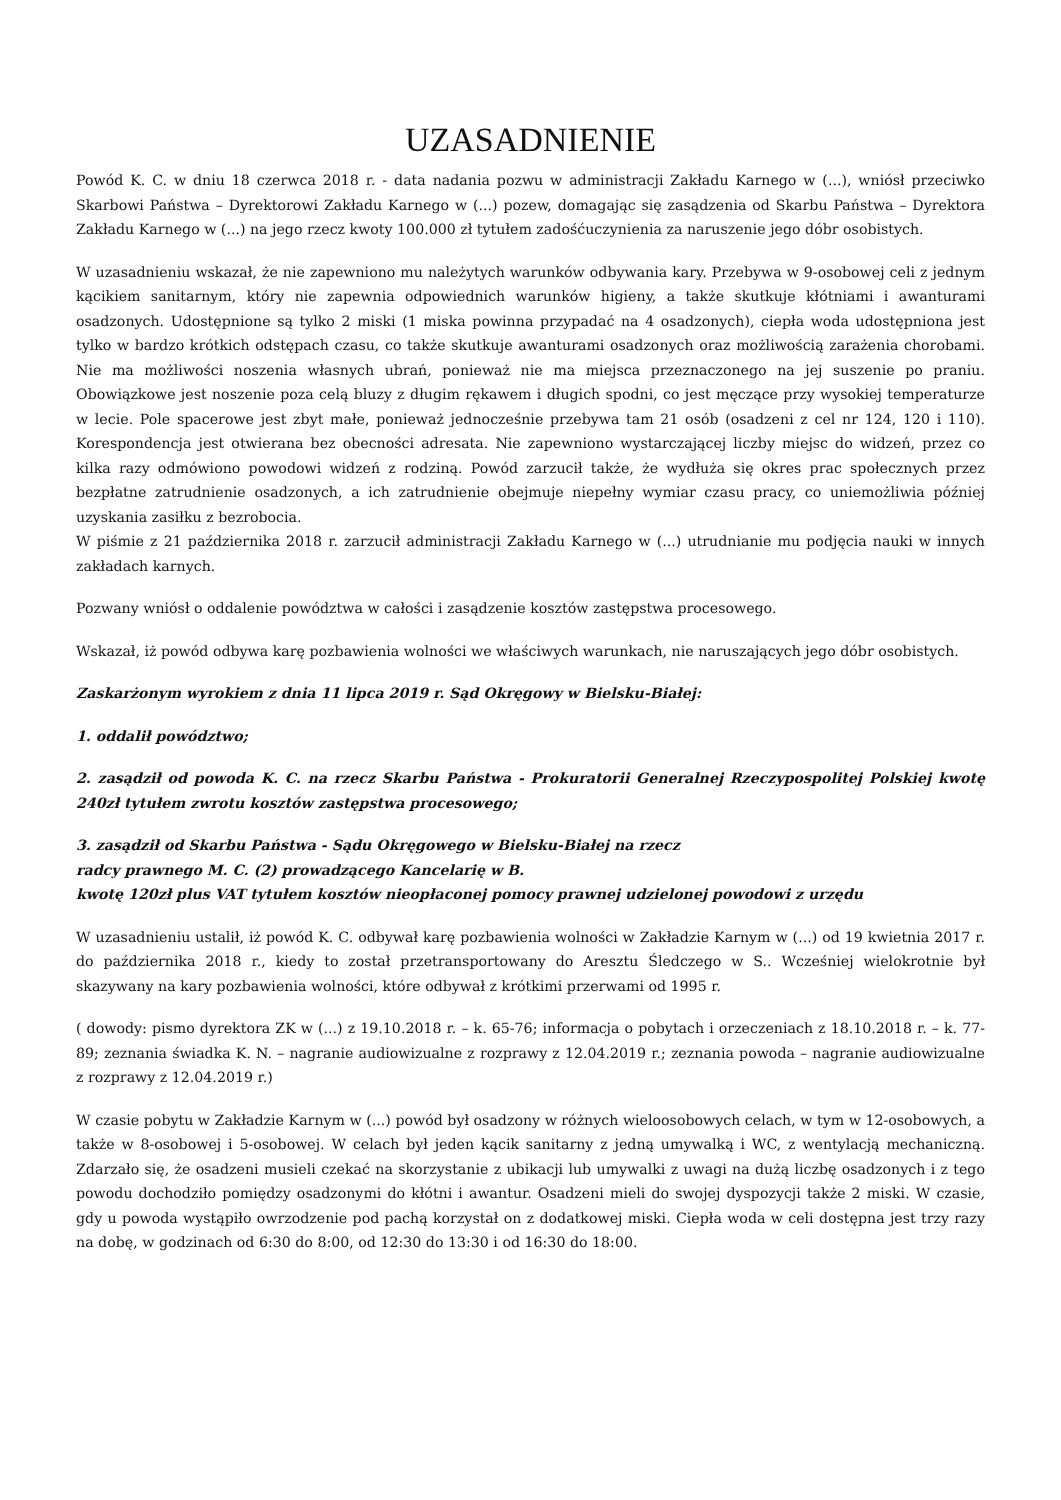UZASADNIENIE
Powód K. C. w dniu 18 czerwca 2018 r. - data nadania pozwu w administracji Zakładu Karnego w (...), wniósł przeciwko Skarbowi Państwa – Dyrektorowi Zakładu Karnego w (...) pozew, domagając się zasądzenia od Skarbu Państwa – Dyrektora Zakładu Karnego w (...) na jego rzecz kwoty 100.000 zł tytułem zadośćuczynienia za naruszenie jego dóbr osobistych.
W uzasadnieniu wskazał, że nie zapewniono mu należytych warunków odbywania kary. Przebywa w 9-osobowej celi z jednym kącikiem sanitarnym, który nie zapewnia odpowiednich warunków higieny, a także skutkuje kłótniami i awanturami osadzonych. Udostępnione są tylko 2 miski (1 miska powinna przypadać na 4 osadzonych), ciepła woda udostępniona jest tylko w bardzo krótkich odstępach czasu, co także skutkuje awanturami osadzonych oraz możliwością zarażenia chorobami. Nie ma możliwości noszenia własnych ubrań, ponieważ nie ma miejsca przeznaczonego na jej suszenie po praniu. Obowiązkowe jest noszenie poza celą bluzy z długim rękawem i długich spodni, co jest męczące przy wysokiej temperaturze w lecie. Pole spacerowe jest zbyt małe, ponieważ jednocześnie przebywa tam 21 osób (osadzeni z cel nr 124, 120 i 110). Korespondencja jest otwierana bez obecności adresata. Nie zapewniono wystarczającej liczby miejsc do widzeń, przez co kilka razy odmówiono powodowi widzeń z rodziną. Powód zarzucił także, że wydłuża się okres prac społecznych przez bezpłatne zatrudnienie osadzonych, a ich zatrudnienie obejmuje niepełny wymiar czasu pracy, co uniemożliwia później uzyskania zasiłku z bezrobocia.
W piśmie z 21 października 2018 r. zarzucił administracji Zakładu Karnego w (...) utrudnianie mu podjęcia nauki w innych zakładach karnych.
Pozwany wniósł o oddalenie powództwa w całości i zasądzenie kosztów zastępstwa procesowego.
Wskazał, iż powód odbywa karę pozbawienia wolności we właściwych warunkach, nie naruszających jego dóbr osobistych.
Zaskarżonym wyrokiem z dnia 11 lipca 2019 r. Sąd Okręgowy w Bielsku-Białej:
1. oddalił powództwo;
2. zasądził od powoda K. C. na rzecz Skarbu Państwa - Prokuratorii Generalnej Rzeczypospolitej Polskiej kwotę 240zł tytułem zwrotu kosztów zastępstwa procesowego;
3. zasądził od Skarbu Państwa - Sądu Okręgowego w Bielsku-Białej na rzecz
radcy prawnego M. C. (2) prowadzącego Kancelarię w B.
kwotę 120zł plus VAT tytułem kosztów nieopłaconej pomocy prawnej udzielonej powodowi z urzędu
W uzasadnieniu ustalił, iż powód K. C. odbywał karę pozbawienia wolności w Zakładzie Karnym w (...) od 19 kwietnia 2017 r. do października 2018 r., kiedy to został przetransportowany do Aresztu Śledczego w S.. Wcześniej wielokrotnie był skazywany na kary pozbawienia wolności, które odbywał z krótkimi przerwami od 1995 r.
( dowody: pismo dyrektora ZK w (...) z 19.10.2018 r. – k. 65-76; informacja o pobytach i orzeczeniach z 18.10.2018 r. – k. 77-89; zeznania świadka K. N. – nagranie audiowizualne z rozprawy z 12.04.2019 r.; zeznania powoda – nagranie audiowizualne z rozprawy z 12.04.2019 r.)
W czasie pobytu w Zakładzie Karnym w (...) powód był osadzony w różnych wieloosobowych celach, w tym w 12-osobowych, a także w 8-osobowej i 5-osobowej. W celach był jeden kącik sanitarny z jedną umywalką i WC, z wentylacją mechaniczną. Zdarzało się, że osadzeni musieli czekać na skorzystanie z ubikacji lub umywalki z uwagi na dużą liczbę osadzonych i z tego powodu dochodziło pomiędzy osadzonymi do kłótni i awantur. Osadzeni mieli do swojej dyspozycji także 2 miski. W czasie, gdy u powoda wystąpiło owrzodzenie pod pachą korzystał on z dodatkowej miski. Ciepła woda w celi dostępna jest trzy razy na dobę, w godzinach od 6:30 do 8:00, od 12:30 do 13:30 i od 16:30 do 18:00.